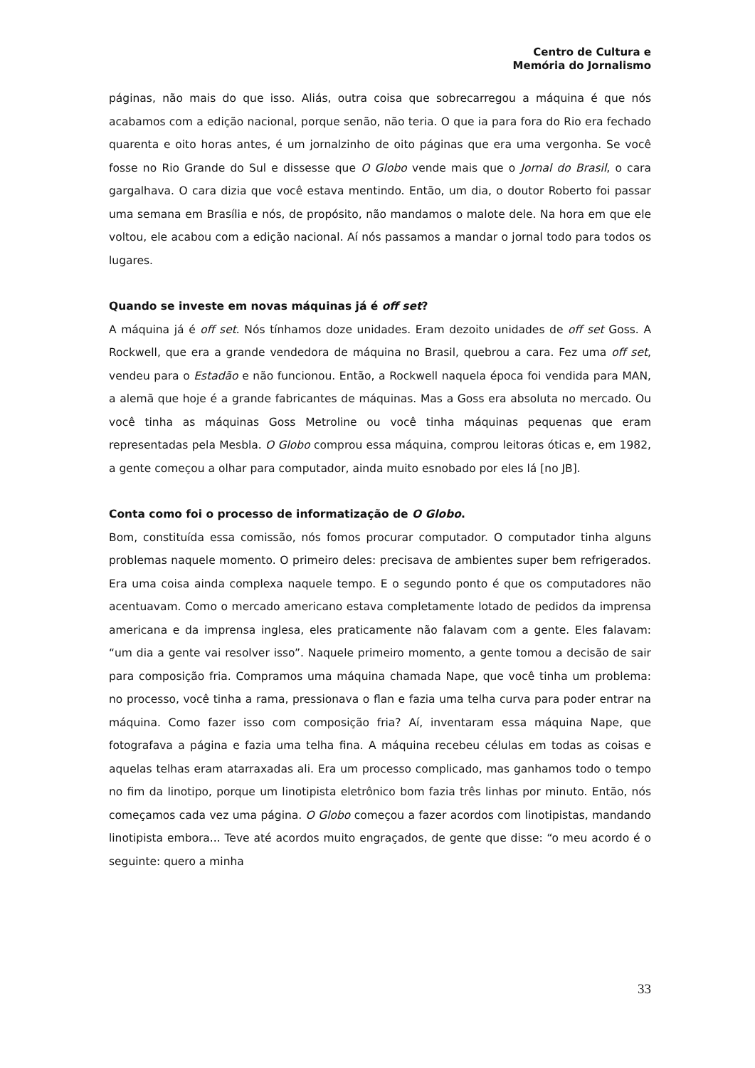Centro de Cultura e
Memória do Jornalismo
páginas, não mais do que isso. Aliás, outra coisa que sobrecarregou a máquina é que nós acabamos com a edição nacional, porque senão, não teria. O que ia para fora do Rio era fechado quarenta e oito horas antes, é um jornalzinho de oito páginas que era uma vergonha. Se você fosse no Rio Grande do Sul e dissesse que O Globo vende mais que o Jornal do Brasil, o cara gargalhava. O cara dizia que você estava mentindo. Então, um dia, o doutor Roberto foi passar uma semana em Brasília e nós, de propósito, não mandamos o malote dele. Na hora em que ele voltou, ele acabou com a edição nacional. Aí nós passamos a mandar o jornal todo para todos os lugares.
Quando se investe em novas máquinas já é off set?
A máquina já é off set. Nós tínhamos doze unidades. Eram dezoito unidades de off set Goss. A Rockwell, que era a grande vendedora de máquina no Brasil, quebrou a cara. Fez uma off set, vendeu para o Estadão e não funcionou. Então, a Rockwell naquela época foi vendida para MAN, a alemã que hoje é a grande fabricantes de máquinas. Mas a Goss era absoluta no mercado. Ou você tinha as máquinas Goss Metroline ou você tinha máquinas pequenas que eram representadas pela Mesbla. O Globo comprou essa máquina, comprou leitoras óticas e, em 1982, a gente começou a olhar para computador, ainda muito esnobado por eles lá [no JB].
Conta como foi o processo de informatização de O Globo.
Bom, constituída essa comissão, nós fomos procurar computador. O computador tinha alguns problemas naquele momento. O primeiro deles: precisava de ambientes super bem refrigerados. Era uma coisa ainda complexa naquele tempo. E o segundo ponto é que os computadores não acentuavam. Como o mercado americano estava completamente lotado de pedidos da imprensa americana e da imprensa inglesa, eles praticamente não falavam com a gente. Eles falavam: “um dia a gente vai resolver isso”. Naquele primeiro momento, a gente tomou a decisão de sair para composição fria. Compramos uma máquina chamada Nape, que você tinha um problema: no processo, você tinha a rama, pressionava o flan e fazia uma telha curva para poder entrar na máquina. Como fazer isso com composição fria? Aí, inventaram essa máquina Nape, que fotografava a página e fazia uma telha fina. A máquina recebeu células em todas as coisas e aquelas telhas eram atarraxadas ali. Era um processo complicado, mas ganhamos todo o tempo no fim da linotipo, porque um linotipista eletrônico bom fazia três linhas por minuto. Então, nós começamos cada vez uma página. O Globo começou a fazer acordos com linotipistas, mandando linotipista embora... Teve até acordos muito engraçados, de gente que disse: “o meu acordo é o seguinte: quero a minha
33